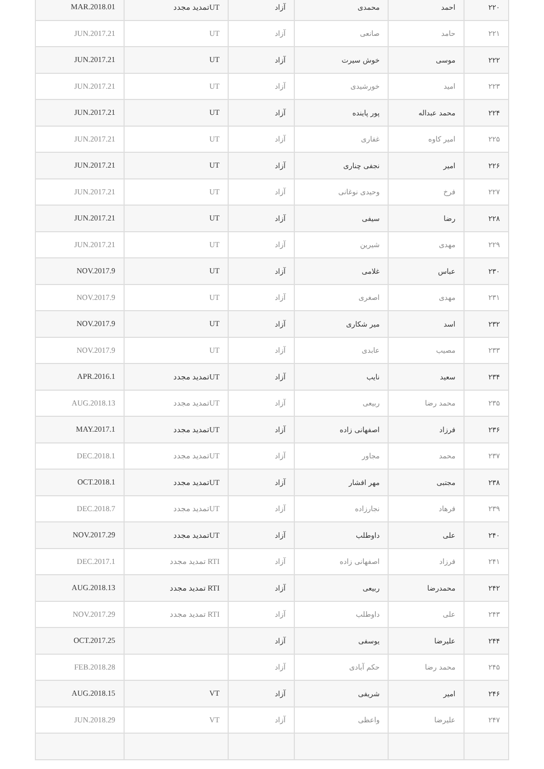| ۲۲۰ | احمد | محمدی | آزاد | UTتمدید مجدد | MAR.2018.01 |
| ۲۲۱ | حامد | صانعی | آزاد | UT | JUN.2017.21 |
| ۲۲۲ | موسی | خوش سیرت | آزاد | UT | JUN.2017.21 |
| ۲۲۳ | امید | خورشیدی | آزاد | UT | JUN.2017.21 |
| ۲۲۴ | محمد عبداله | پور پاینده | آزاد | UT | JUN.2017.21 |
| ۲۲۵ | امیر کاوه | غفاری | آزاد | UT | JUN.2017.21 |
| ۲۲۶ | امیر | نجفی چناری | آزاد | UT | JUN.2017.21 |
| ۲۲۷ | فرخ | وحیدی نوغانی | آزاد | UT | JUN.2017.21 |
| ۲۲۸ | رضا | سیفی | آزاد | UT | JUN.2017.21 |
| ۲۲۹ | مهدی | شیرین | آزاد | UT | JUN.2017.21 |
| ۲۳۰ | عباس | غلامی | آزاد | UT | NOV.2017.9 |
| ۲۳۱ | مهدی | اصغری | آزاد | UT | NOV.2017.9 |
| ۲۳۲ | اسد | میر شکاری | آزاد | UT | NOV.2017.9 |
| ۲۳۳ | مصیب | عابدی | آزاد | UT | NOV.2017.9 |
| ۲۳۴ | سعید | نایب | آزاد | UTتمدید مجدد | APR.2016.1 |
| ۲۳۵ | محمد رضا | ربیعی | آزاد | UTتمدید مجدد | AUG.2018.13 |
| ۲۳۶ | فرزاد | اصفهانی زاده | آزاد | UTتمدید مجدد | MAY.2017.1 |
| ۲۳۷ | محمد | مجاور | آزاد | UTتمدید مجدد | DEC.2018.1 |
| ۲۳۸ | مجتبی | مهر افشار | آزاد | UTتمدید مجدد | OCT.2018.1 |
| ۲۳۹ | فرهاد | نجارزاده | آزاد | UTتمدید مجدد | DEC.2018.7 |
| ۲۴۰ | علی | داوطلب | آزاد | UTتمدید مجدد | NOV.2017.29 |
| ۲۴۱ | فرزاد | اصفهانی زاده | آزاد | RTI تمدید مجدد | DEC.2017.1 |
| ۲۴۲ | محمدرضا | ربیعی | آزاد | RTI تمدید مجدد | AUG.2018.13 |
| ۲۴۳ | علی | داوطلب | آزاد | RTI تمدید مجدد | NOV.2017.29 |
| ۲۴۴ | علیرضا | یوسفی | آزاد | | OCT.2017.25 |
| ۲۴۵ | محمد رضا | حکم آبادی | آزاد | | FEB.2018.28 |
| ۲۴۶ | امیر | شریفی | آزاد | VT | AUG.2018.15 |
| ۲۴۷ | علیرضا | واعظی | آزاد | VT | JUN.2018.29 |